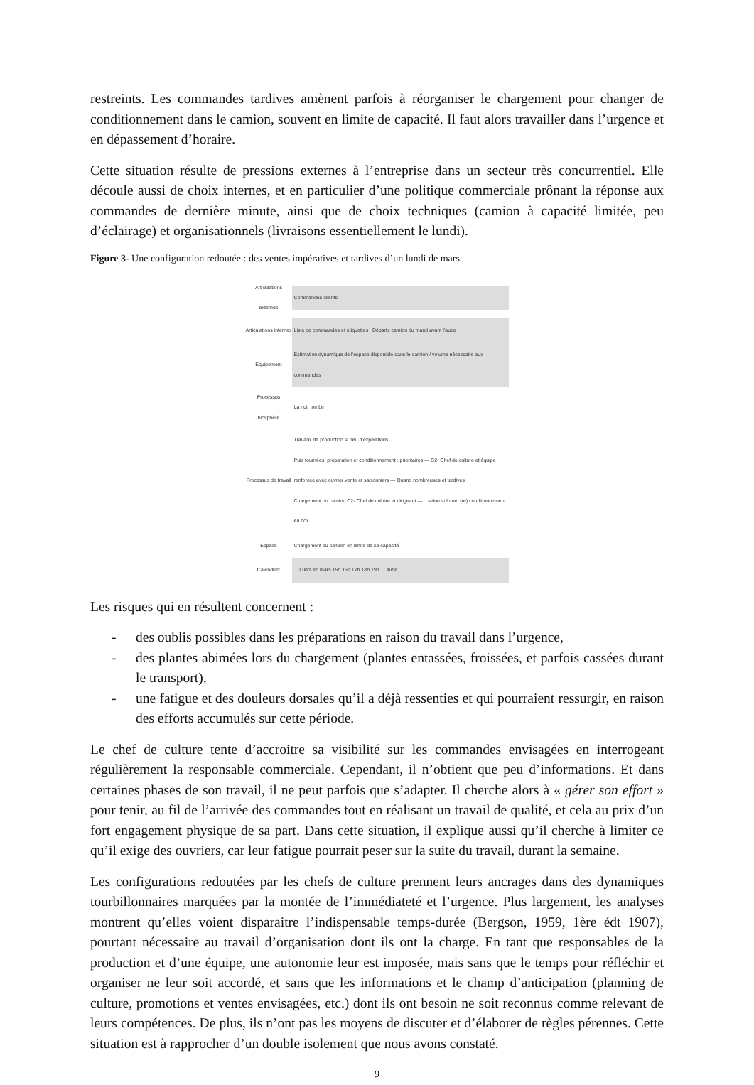restreints. Les commandes tardives amènent parfois à réorganiser le chargement pour changer de conditionnement dans le camion, souvent en limite de capacité. Il faut alors travailler dans l’urgence et en dépassement d’horaire.
Cette situation résulte de pressions externes à l’entreprise dans un secteur très concurrentiel. Elle découle aussi de choix internes, et en particulier d’une politique commerciale prônant la réponse aux commandes de dernière minute, ainsi que de choix techniques (camion à capacité limitée, peu d’éclairage) et organisationnels (livraisons essentiellement le lundi).
Figure 3- Une configuration redoutée : des ventes impératives et tardives d’un lundi de mars
Articulations externes
Commandes clients
Articulations internes
Liste de commandes et étiquettes Départs camion du mardi avant l’aube
Équipement
Estimation dynamique de l’espace disponible dans le camion / volume nécessaire aux commandes
Processus biosphère
La nuit tombe
Processus de travail
Travaux de production si peu d’expéditions
Puis tournées, préparation et conditionnement : prioritaires — C2- Chef de culture et équipe renforcée avec ouvrier vente et saisonniers — Quand nombreuses et tardives
Chargement du camion C2- Chef de culture et dirigeant — ...selon volume, (re) conditionnement en box
Espace
Chargement du camion en limite de sa capacité
Calendrier
... Lundi en mars 15h 16h 17h 18h 19h ... aube
Les risques qui en résultent concernent :
- des oublis possibles dans les préparations en raison du travail dans l’urgence,
- des plantes abimées lors du chargement (plantes entassées, froissées, et parfois cassées durant le transport),
- une fatigue et des douleurs dorsales qu’il a déjà ressenties et qui pourraient ressurgir, en raison des efforts accumulés sur cette période.
Le chef de culture tente d’accroitre sa visibilité sur les commandes envisagées en interrogeant régulièrement la responsable commerciale. Cependant, il n’obtient que peu d’informations. Et dans certaines phases de son travail, il ne peut parfois que s’adapter. Il cherche alors à « gérer son effort » pour tenir, au fil de l’arrivée des commandes tout en réalisant un travail de qualité, et cela au prix d’un fort engagement physique de sa part. Dans cette situation, il explique aussi qu’il cherche à limiter ce qu’il exige des ouvriers, car leur fatigue pourrait peser sur la suite du travail, durant la semaine.
Les configurations redoutées par les chefs de culture prennent leurs ancrages dans des dynamiques tourbillonnaires marquées par la montée de l’immédiateté et l’urgence. Plus largement, les analyses montrent qu’elles voient disparaitre l’indispensable temps-durée (Bergson, 1959, 1ère édt 1907), pourtant nécessaire au travail d’organisation dont ils ont la charge. En tant que responsables de la production et d’une équipe, une autonomie leur est imposée, mais sans que le temps pour réfléchir et organiser ne leur soit accordé, et sans que les informations et le champ d’anticipation (planning de culture, promotions et ventes envisagées, etc.) dont ils ont besoin ne soit reconnus comme relevant de leurs compétences. De plus, ils n’ont pas les moyens de discuter et d’élaborer de règles pérennes. Cette situation est à rapprocher d’un double isolement que nous avons constaté.
9